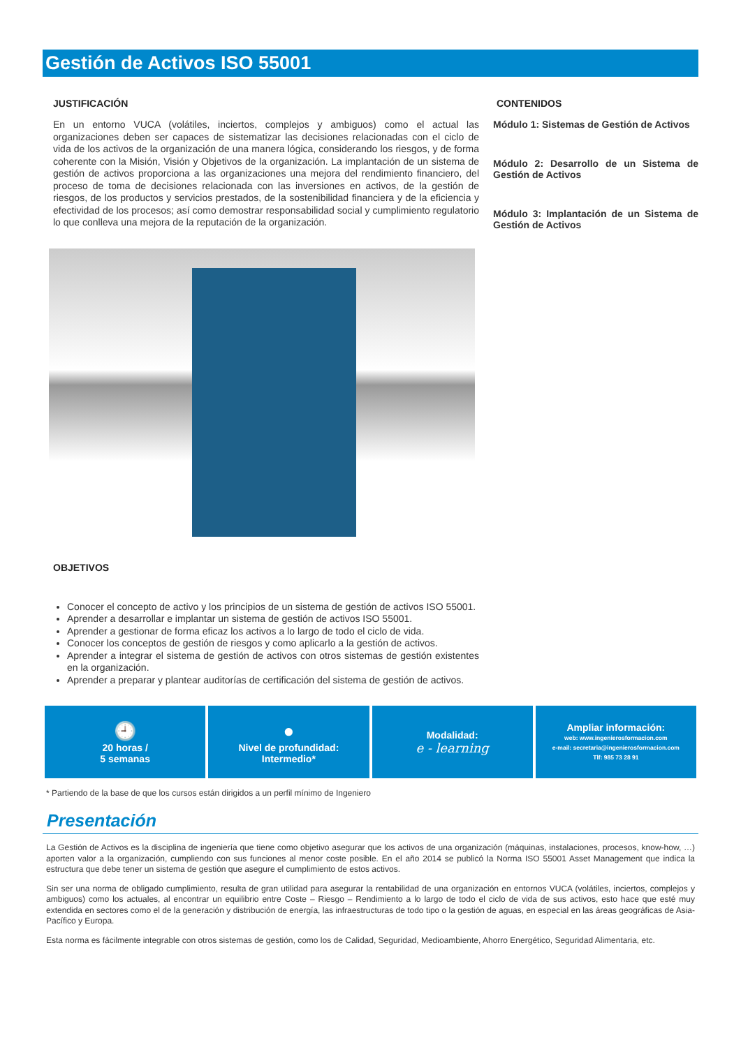Gestión de Activos ISO 55001
JUSTIFICACIÓN
En un entorno VUCA (volátiles, inciertos, complejos y ambiguos) como el actual las organizaciones deben ser capaces de sistematizar las decisiones relacionadas con el ciclo de vida de los activos de la organización de una manera lógica, considerando los riesgos, y de forma coherente con la Misión, Visión y Objetivos de la organización. La implantación de un sistema de gestión de activos proporciona a las organizaciones una mejora del rendimiento financiero, del proceso de toma de decisiones relacionada con las inversiones en activos, de la gestión de riesgos, de los productos y servicios prestados, de la sostenibilidad financiera y de la eficiencia y efectividad de los procesos; así como demostrar responsabilidad social y cumplimiento regulatorio lo que conlleva una mejora de la reputación de la organización.
OBJETIVOS
Conocer el concepto de activo y los principios de un sistema de gestión de activos ISO 55001.
Aprender a desarrollar e implantar un sistema de gestión de activos ISO 55001.
Aprender a gestionar de forma eficaz los activos a lo largo de todo el ciclo de vida.
Conocer los conceptos de gestión de riesgos y como aplicarlo a la gestión de activos.
Aprender a integrar el sistema de gestión de activos con otros sistemas de gestión existentes en la organización.
Aprender a preparar y plantear auditorías de certificación del sistema de gestión de activos.
CONTENIDOS
Módulo 1: Sistemas de Gestión de Activos
Módulo 2: Desarrollo de un Sistema de Gestión de Activos
Módulo 3: Implantación de un Sistema de Gestión de Activos
🕘
20 horas /
5 semanas
●
Nivel de profundidad:
Intermedio*
Modalidad:
e - learning
Ampliar información:
web: www.ingenierosformacion.com
e-mail: secretaria@ingenierosformacion.com
Tlf: 985 73 28 91
* Partiendo de la base de que los cursos están dirigidos a un perfil mínimo de Ingeniero
Presentación
La Gestión de Activos es la disciplina de ingeniería que tiene como objetivo asegurar que los activos de una organización (máquinas, instalaciones, procesos, know-how, …) aporten valor a la organización, cumpliendo con sus funciones al menor coste posible. En el año 2014 se publicó la Norma ISO 55001 Asset Management que indica la estructura que debe tener un sistema de gestión que asegure el cumplimiento de estos activos.
Sin ser una norma de obligado cumplimiento, resulta de gran utilidad para asegurar la rentabilidad de una organización en entornos VUCA (volátiles, inciertos, complejos y ambiguos) como los actuales, al encontrar un equilibrio entre Coste – Riesgo – Rendimiento a lo largo de todo el ciclo de vida de sus activos, esto hace que esté muy extendida en sectores como el de la generación y distribución de energía, las infraestructuras de todo tipo o la gestión de aguas, en especial en las áreas geográficas de Asia-Pacífico y Europa.
Esta norma es fácilmente integrable con otros sistemas de gestión, como los de Calidad, Seguridad, Medioambiente, Ahorro Energético, Seguridad Alimentaria, etc.